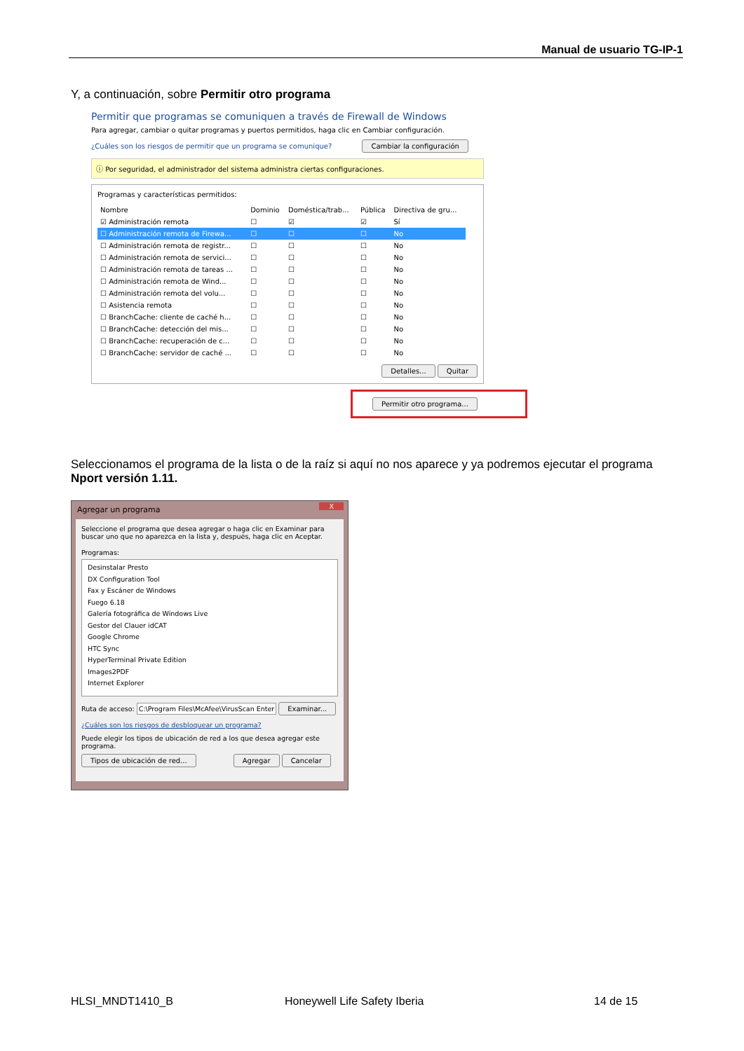Manual de usuario TG-IP-1
Y, a continuación, sobre Permitir otro programa
Permitir que programas se comuniquen a través de Firewall de Windows
Para agregar, cambiar o quitar programas y puertos permitidos, haga clic en Cambiar configuración.
¿Cuáles son los riesgos de permitir que un programa se comunique? Cambiar la configuración
ⓘ Por seguridad, el administrador del sistema administra ciertas configuraciones.
Programas y características permitidos:
| Nombre | Dominio | Doméstica/trab... | Pública | Directiva de gru... |
| --- | --- | --- | --- | --- |
| ☑ Administración remota | ☐ | ☑ | ☑ | Sí |
| ☐ Administración remota de Firewa... | ☐ | ☐ | ☐ | No |
| ☐ Administración remota de registr... | ☐ | ☐ | ☐ | No |
| ☐ Administración remota de servici... | ☐ | ☐ | ☐ | No |
| ☐ Administración remota de tareas ... | ☐ | ☐ | ☐ | No |
| ☐ Administración remota de Wind... | ☐ | ☐ | ☐ | No |
| ☐ Administración remota del volu... | ☐ | ☐ | ☐ | No |
| ☐ Asistencia remota | ☐ | ☐ | ☐ | No |
| ☐ BranchCache: cliente de caché h... | ☐ | ☐ | ☐ | No |
| ☐ BranchCache: detección del mis... | ☐ | ☐ | ☐ | No |
| ☐ BranchCache: recuperación de c... | ☐ | ☐ | ☐ | No |
| ☐ BranchCache: servidor de caché ... | ☐ | ☐ | ☐ | No |
Detalles... Quitar
Permitir otro programa...
Seleccionamos el programa de la lista o de la raíz si aquí no nos aparece y ya podremos ejecutar el programa
Nport versión 1.11.
Agregar un programa X
Seleccione el programa que desea agregar o haga clic en Examinar para buscar uno que no aparezca en la lista y, después, haga clic en Aceptar.
Programas:
Desinstalar Presto
DX Configuration Tool
Fax y Escáner de Windows
Fuego 6.18
Galería fotográfica de Windows Live
Gestor del Clauer idCAT
Google Chrome
HTC Sync
HyperTerminal Private Edition
Images2PDF
Internet Explorer
Ruta de acceso: C:\Program Files\McAfee\VirusScan Enter Examinar...
¿Cuáles son los riesgos de desbloquear un programa?
Puede elegir los tipos de ubicación de red a los que desea agregar este programa.
Tipos de ubicación de red... Agregar Cancelar
HLSI_MNDT1410_B Honeywell Life Safety Iberia 14 de 15